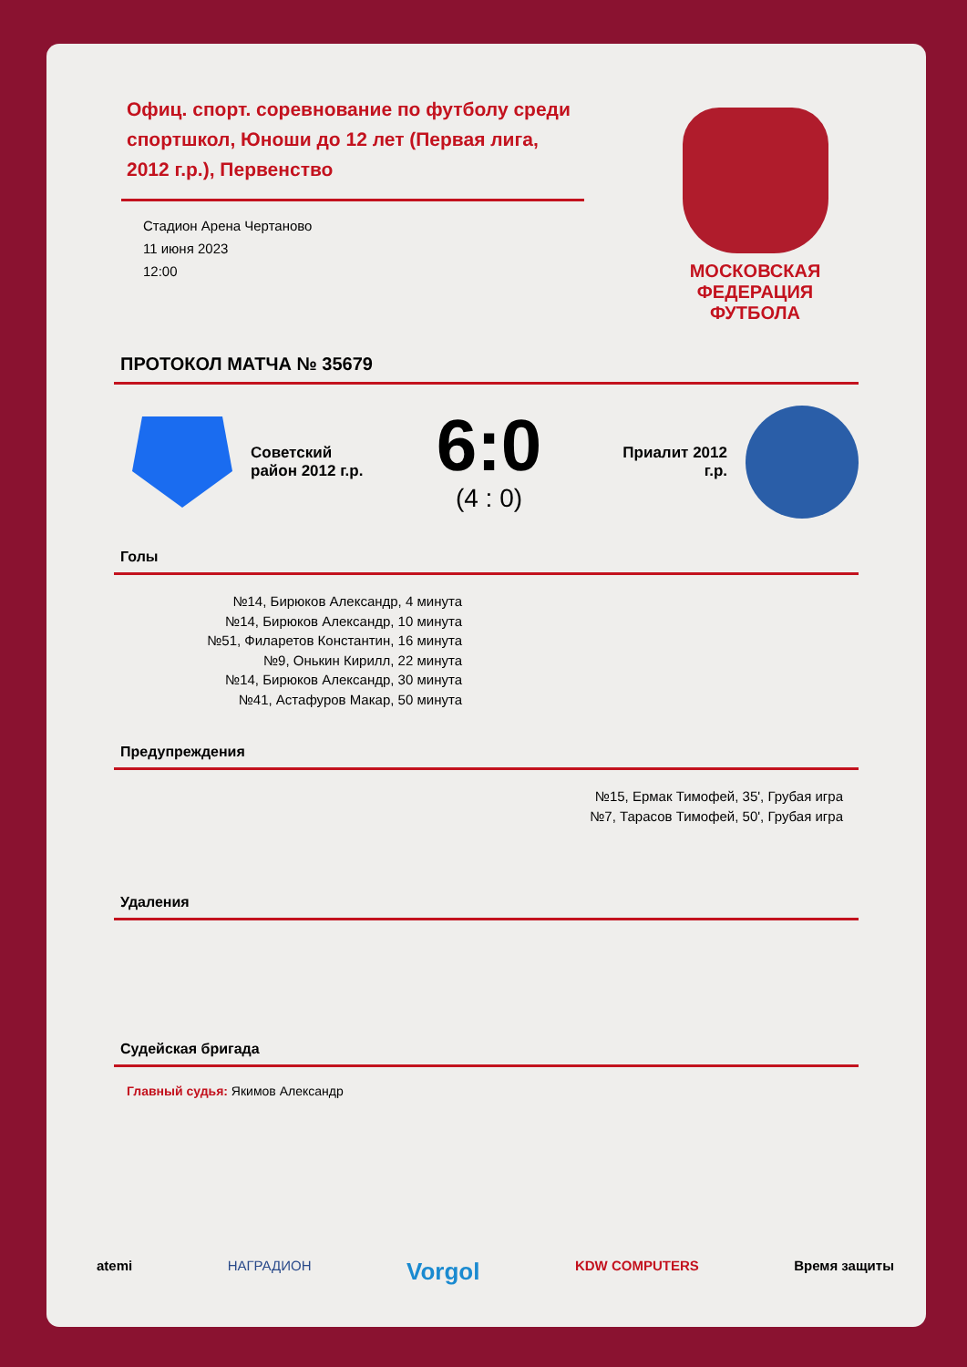Офиц. спорт. соревнование по футболу среди спортшкол, Юноши до 12 лет (Первая лига, 2012 г.р.), Первенство
Стадион Арена Чертаново
11 июня 2023
12:00
МОСКОВСКАЯ
ФЕДЕРАЦИЯ
ФУТБОЛА
ПРОТОКОЛ МАТЧА № 35679
Советский район 2012 г.р.
6:0
(4 : 0)
Приалит 2012 г.р.
Голы
№14, Бирюков Александр, 4 минута
№14, Бирюков Александр, 10 минута
№51, Филаретов Константин, 16 минута
№9, Онькин Кирилл, 22 минута
№14, Бирюков Александр, 30 минута
№41, Астафуров Макар, 50 минута
Предупреждения
№15, Ермак Тимофей, 35', Грубая игра
№7, Тарасов Тимофей, 50', Грубая игра
Удаления
Судейская бригада
Главный судья: Якимов Александр
atemi НАГРАДИОН Vorgol KDW COMPUTERS Время защиты